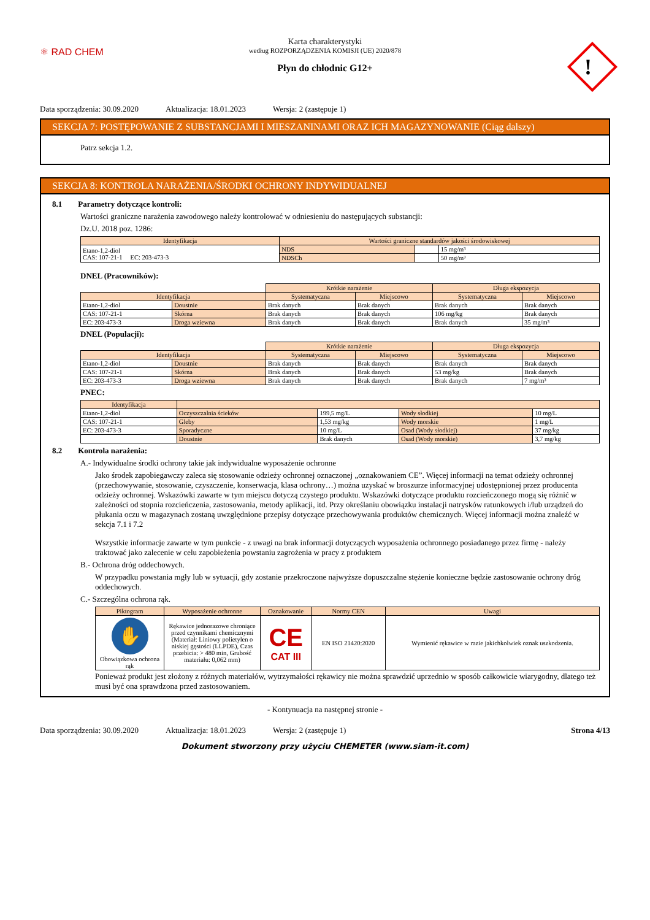⚛ RAD CHEM
!
Karta charakterystyki
według ROZPORZĄDZENIA KOMISJI (UE) 2020/878
Płyn do chłodnic G12+
Data sporządzenia: 30.09.2020 Aktualizacja: 18.01.2023 Wersja: 2 (zastępuje 1)
SEKCJA 7: POSTĘPOWANIE Z SUBSTANCJAMI I MIESZANINAMI ORAZ ICH MAGAZYNOWANIE (Ciąg dalszy)
Patrz sekcja 1.2.
SEKCJA 8: KONTROLA NARAŻENIA/ŚRODKI OCHRONY INDYWIDUALNEJ
8.1 Parametry dotyczące kontroli:
Wartości graniczne narażenia zawodowego należy kontrolować w odniesieniu do następujących substancji:
Dz.U. 2018 poz. 1286:
| Identyfikacja | Wartości graniczne standardów jakości środowiskowej | | |
| --- | --- | --- | --- |
| Etano-1,2-diol CAS: 107-21-1 EC: 203-473-3 | NDS | | 15 mg/m³ |
| | NDSCh | | 50 mg/m³ |
DNEL (Pracowników):
| | | Krótkie narażenie | | Długa ekspozycja | |
| Identyfikacja | | Systematyczna | Miejscowo | Systematyczna | Miejscowo |
| Etano-1,2-diol | Doustnie | Brak danych | Brak danych | Brak danych | Brak danych |
| CAS: 107-21-1 | Skórna | Brak danych | Brak danych | 106 mg/kg | Brak danych |
| EC: 203-473-3 | Droga wziewna | Brak danych | Brak danych | Brak danych | 35 mg/m³ |
DNEL (Populacji):
| | | Krótkie narażenie | | Długa ekspozycja | |
| Identyfikacja | | Systematyczna | Miejscowo | Systematyczna | Miejscowo |
| Etano-1,2-diol | Doustnie | Brak danych | Brak danych | Brak danych | Brak danych |
| CAS: 107-21-1 | Skórna | Brak danych | Brak danych | 53 mg/kg | Brak danych |
| EC: 203-473-3 | Droga wziewna | Brak danych | Brak danych | Brak danych | 7 mg/m³ |
PNEC:
| Identyfikacja | | | | |
| --- | --- | --- | --- | --- |
| Etano-1,2-diol | Oczyszczalnia ścieków | 199,5 mg/L | Wody słodkiej | 10 mg/L |
| CAS: 107-21-1 | Gleby | 1,53 mg/kg | Wody morskie | 1 mg/L |
| EC: 203-473-3 | Sporadyczne | 10 mg/L | Osad (Wody słodkiej) | 37 mg/kg |
| | Doustnie | Brak danych | Osad (Wody morskie) | 3,7 mg/kg |
8.2 Kontrola narażenia:
A.- Indywidualne środki ochrony takie jak indywidualne wyposażenie ochronne
Jako środek zapobiegawczy zaleca się stosowanie odzieży ochronnej oznaczonej „oznakowaniem CE”. Więcej informacji na temat odzieży ochronnej (przechowywanie, stosowanie, czyszczenie, konserwacja, klasa ochrony…) można uzyskać w broszurze informacyjnej udostępnionej przez producenta odzieży ochronnej. Wskazówki zawarte w tym miejscu dotyczą czystego produktu. Wskazówki dotyczące produktu rozcieńczonego mogą się różnić w zależności od stopnia rozcieńczenia, zastosowania, metody aplikacji, itd. Przy określaniu obowiązku instalacji natrysków ratunkowych i/lub urządzeń do płukania oczu w magazynach zostaną uwzględnione przepisy dotyczące przechowywania produktów chemicznych. Więcej informacji można znaleźć w sekcja 7.1 i 7.2
Wszystkie informacje zawarte w tym punkcie - z uwagi na brak informacji dotyczących wyposażenia ochronnego posiadanego przez firmę - należy traktować jako zalecenie w celu zapobieżenia powstaniu zagrożenia w pracy z produktem
B.- Ochrona dróg oddechowych.
W przypadku powstania mgły lub w sytuacji, gdy zostanie przekroczone najwyższe dopuszczalne stężenie konieczne będzie zastosowanie ochrony dróg oddechowych.
C.- Szczególna ochrona rąk.
| Piktogram | Wyposażenie ochronne | Oznakowanie | Normy CEN | Uwagi |
| --- | --- | --- | --- | --- |
| ✋ Obowiązkowa ochrona rąk | Rękawice jednorazowe chroniące przed czynnikami chemicznymi (Materiał: Liniowy polietylen o niskiej gęstości (LLPDE), Czas przebicia: > 480 min, Grubość materiału: 0,062 mm) | CE CAT III | EN ISO 21420:2020 | Wymienić rękawice w razie jakichkolwiek oznak uszkodzenia. |
Ponieważ produkt jest złożony z różnych materiałów, wytrzymałości rękawicy nie można sprawdzić uprzednio w sposób całkowicie wiarygodny, dlatego też musi być ona sprawdzona przed zastosowaniem.
- Kontynuacja na następnej stronie -
Data sporządzenia: 30.09.2020 Aktualizacja: 18.01.2023 Wersja: 2 (zastępuje 1) Strona 4/13
Dokument stworzony przy użyciu CHEMETER (www.siam-it.com)